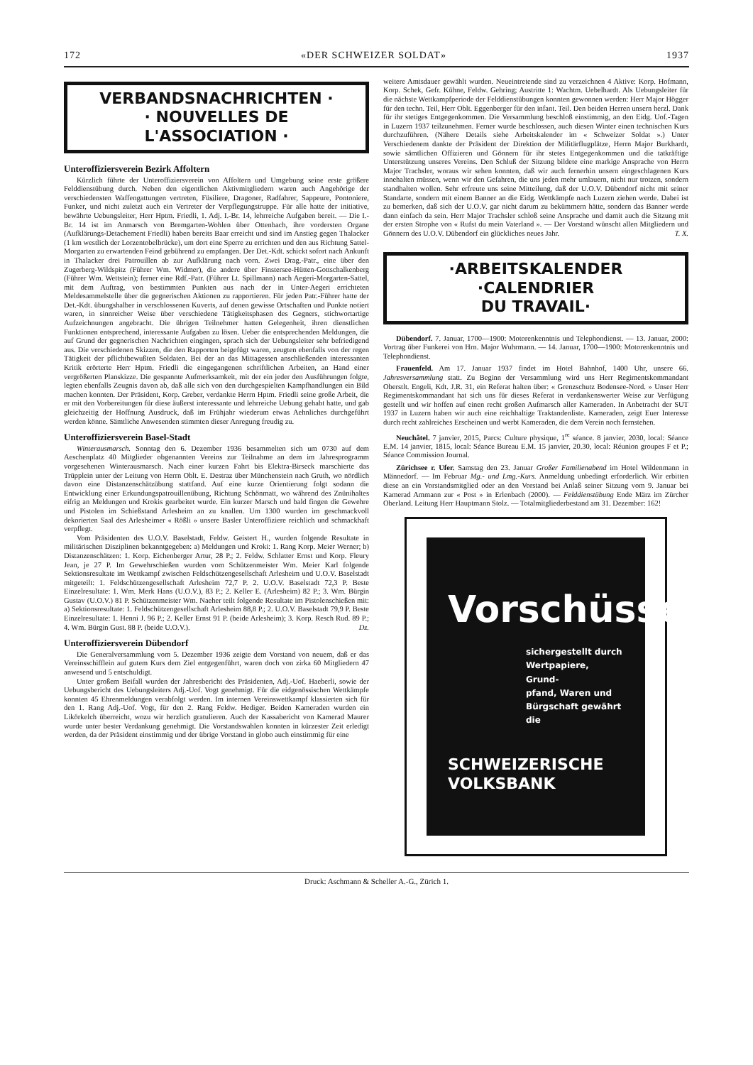172 «DER SCHWEIZER SOLDAT» 1937
VERBANDSNACHRICHTEN ·
· NOUVELLES DE
L'ASSOCIATION ·
Unteroffiziersverein Bezirk Affoltern
Kürzlich führte der Unteroffiziersverein von Affoltern und Umgebung seine erste größere Felddienstübung durch. Neben den eigentlichen Aktivmitgliedern waren auch Angehörige der verschiedensten Waffengattungen vertreten, Füsiliere, Dragoner, Radfahrer, Sappeure, Pontoniere, Funker, und nicht zuletzt auch ein Vertreter der Verpflegungstruppe. Für alle hatte der initiative, bewährte Uebungsleiter, Herr Hptm. Friedli, 1. Adj. I.-Br. 14, lehrreiche Aufgaben bereit. — Die I.-Br. 14 ist im Anmarsch von Bremgarten-Wohlen über Ottenbach, ihre vordersten Organe (Aufklärungs-Detachement Friedli) haben bereits Baar erreicht und sind im Anstieg gegen Thalacker (1 km westlich der Lorzentobelbrücke), um dort eine Sperre zu errichten und den aus Richtung Sattel-Morgarten zu erwartenden Feind gebührend zu empfangen. Der Det.-Kdt. schickt sofort nach Ankunft in Thalacker drei Patrouillen ab zur Aufklärung nach vorn. Zwei Drag.-Patr., eine über den Zugerberg-Wildspitz (Führer Wm. Widmer), die andere über Finstersee-Hütten-Gottschalkenberg (Führer Wm. Wettstein); ferner eine Rdf.-Patr. (Führer Lt. Spillmann) nach Aegeri-Morgarten-Sattel, mit dem Auftrag, von bestimmten Punkten aus nach der in Unter-Aegeri errichteten Meldesammelstelle über die gegnerischen Aktionen zu rapportieren. Für jeden Patr.-Führer hatte der Det.-Kdt. übungshalber in verschlossenen Kuverts, auf denen gewisse Ortschaften und Punkte notiert waren, in sinnreicher Weise über verschiedene Tätigkeitsphasen des Gegners, stichwortartige Aufzeichnungen angebracht. Die übrigen Teilnehmer hatten Gelegenheit, ihren dienstlichen Funktionen entsprechend, interessante Aufgaben zu lösen. Ueber die entsprechenden Meldungen, die auf Grund der gegnerischen Nachrichten eingingen, sprach sich der Uebungsleiter sehr befriedigend aus. Die verschiedenen Skizzen, die den Rapporten beigefügt waren, zeugten ebenfalls von der regen Tätigkeit der pflichtbewußten Soldaten. Bei der an das Mittagessen anschließenden interessanten Kritik erörterte Herr Hptm. Friedli die eingegangenen schriftlichen Arbeiten, an Hand einer vergrößerten Planskizze. Die gespannte Aufmerksamkeit, mit der ein jeder den Ausführungen folgte, legten ebenfalls Zeugnis davon ab, daß alle sich von den durchgespielten Kampfhandlungen ein Bild machen konnten. Der Präsident, Korp. Greber, verdankte Herrn Hptm. Friedli seine große Arbeit, die er mit den Vorbereitungen für diese äußerst interessante und lehrreiche Uebung gehabt hatte, und gab gleichzeitig der Hoffnung Ausdruck, daß im Frühjahr wiederum etwas Aehnliches durchgeführt werden könne. Sämtliche Anwesenden stimmten dieser Anregung freudig zu.
Unteroffiziersverein Basel-Stadt
Winterausmarsch. Sonntag den 6. Dezember 1936 besammelten sich um 0730 auf dem Aeschenplatz 40 Mitglieder obgenannten Vereins zur Teilnahme an dem im Jahresprogramm vorgesehenen Winterausmarsch. Nach einer kurzen Fahrt bis Elektra-Birseck marschierte das Trüpplein unter der Leitung von Herrn Oblt. E. Destraz über Münchenstein nach Gruth, wo nördlich davon eine Distanzenschätzübung stattfand. Auf eine kurze Orientierung folgt sodann die Entwicklung einer Erkundungspatrouillenübung, Richtung Schönmatt, wo während des Znünihaltes eifrig an Meldungen und Krokis gearbeitet wurde. Ein kurzer Marsch und bald fingen die Gewehre und Pistolen im Schießstand Arlesheim an zu knallen. Um 1300 wurden im geschmackvoll dekorierten Saal des Arlesheimer « Rößli » unsere Basler Unteroffiziere reichlich und schmackhaft verpflegt.
Vom Präsidenten des U.O.V. Baselstadt, Feldw. Geistert H., wurden folgende Resultate in militärischen Disziplinen bekanntgegeben: a) Meldungen und Kroki: 1. Rang Korp. Meier Werner; b) Distanzenschätzen: 1. Korp. Eichenberger Artur, 28 P.; 2. Feldw. Schlatter Ernst und Korp. Fleury Jean, je 27 P. Im Gewehrschießen wurden vom Schützenmeister Wm. Meier Karl folgende Sektionsresultate im Wettkampf zwischen Feldschützengesellschaft Arlesheim und U.O.V. Baselstadt mitgeteilt: 1. Feldschützengesellschaft Arlesheim 72,7 P. 2. U.O.V. Baselstadt 72,3 P. Beste Einzelresultate: 1. Wm. Merk Hans (U.O.V.), 83 P.; 2. Keller E. (Arlesheim) 82 P.; 3. Wm. Bürgin Gustav (U.O.V.) 81 P. Schützenmeister Wm. Naeher teilt folgende Resultate im Pistolenschießen mit: a) Sektionsresultate: 1. Feldschützengesellschaft Arlesheim 88,8 P.; 2. U.O.V. Baselstadt 79,9 P. Beste Einzelresultate: 1. Henni J. 96 P.; 2. Keller Ernst 91 P. (beide Arlesheim); 3. Korp. Resch Rud. 89 P.; 4. Wm. Bürgin Gust. 88 P. (beide U.O.V.). Dz.
Unteroffiziersverein Dübendorf
Die Generalversammlung vom 5. Dezember 1936 zeigte dem Vorstand von neuem, daß er das Vereinsschifflein auf gutem Kurs dem Ziel entgegenführt, waren doch von zirka 60 Mitgliedern 47 anwesend und 5 entschuldigt.
Unter großem Beifall wurden der Jahresbericht des Präsidenten, Adj.-Uof. Haeberli, sowie der Uebungsbericht des Uebungsleiters Adj.-Uof. Vogt genehmigt. Für die eidgenössischen Wettkämpfe konnten 45 Ehrenmeldungen verabfolgt werden. Im internen Vereinswettkampf klassierten sich für den 1. Rang Adj.-Uof. Vogt, für den 2. Rang Feldw. Hediger. Beiden Kameraden wurden ein Likörkelch überreicht, wozu wir herzlich gratulieren. Auch der Kassabericht von Kamerad Maurer wurde unter bester Verdankung genehmigt. Die Vorstandswahlen konnten in kürzester Zeit erledigt werden, da der Präsident einstimmig und der übrige Vorstand in globo auch einstimmig für eine
weitere Amtsdauer gewählt wurden. Neueintretende sind zu verzeichnen 4 Aktive: Korp. Hofmann, Korp. Schek, Gefr. Kühne, Feldw. Gehring; Austritte 1: Wachtm. Uebelhardt. Als Uebungsleiter für die nächste Wettkampfperiode der Felddienstübungen konnten gewonnen werden: Herr Major Högger für den techn. Teil, Herr Oblt. Eggenberger für den infant. Teil. Den beiden Herren unsern herzl. Dank für ihr stetiges Entgegenkommen. Die Versammlung beschloß einstimmig, an den Eidg. Uof.-Tagen in Luzern 1937 teilzunehmen. Ferner wurde beschlossen, auch diesen Winter einen technischen Kurs durchzuführen. (Nähere Details siehe Arbeitskalender im « Schweizer Soldat ».) Unter Verschiedenem dankte der Präsident der Direktion der Militärflugplätze, Herrn Major Burkhardt, sowie sämtlichen Offizieren und Gönnern für ihr stetes Entgegenkommen und die tatkräftige Unterstützung unseres Vereins. Den Schluß der Sitzung bildete eine markige Ansprache von Herrn Major Trachsler, woraus wir sehen konnten, daß wir auch fernerhin unsern eingeschlagenen Kurs innehalten müssen, wenn wir den Gefahren, die uns jeden mehr umlauern, nicht nur trotzen, sondern standhalten wollen. Sehr erfreute uns seine Mitteilung, daß der U.O.V. Dübendorf nicht mit seiner Standarte, sondern mit einem Banner an die Eidg. Wettkämpfe nach Luzern ziehen werde. Dabei ist zu bemerken, daß sich der U.O.V. gar nicht darum zu bekümmern hätte, sondern das Banner werde dann einfach da sein. Herr Major Trachsler schloß seine Ansprache und damit auch die Sitzung mit der ersten Strophe von « Rufst du mein Vaterland ». — Der Vorstand wünscht allen Mitgliedern und Gönnern des U.O.V. Dübendorf ein glückliches neues Jahr. T. X.
·ARBEITSKALENDER
·CALENDRIER
DU TRAVAIL·
Dübendorf. 7. Januar, 1700—1900: Motorenkenntnis und Telephondienst. — 13. Januar, 2000: Vortrag über Funkerei von Hrn. Major Wuhrmann. — 14. Januar, 1700—1900: Motorenkenntnis und Telephondienst.
Frauenfeld. Am 17. Januar 1937 findet im Hotel Bahnhof, 1400 Uhr, unsere 66. Jahresversammlung statt. Zu Beginn der Versammlung wird uns Herr Regimentskommandant Oberstlt. Engeli, Kdt. J.R. 31, ein Referat halten über: « Grenzschutz Bodensee-Nord. » Unser Herr Regimentskommandant hat sich uns für dieses Referat in verdankenswerter Weise zur Verfügung gestellt und wir hoffen auf einen recht großen Aufmarsch aller Kameraden. In Anbetracht der SUT 1937 in Luzern haben wir auch eine reichhaltige Traktandenliste. Kameraden, zeigt Euer Interesse durch recht zahlreiches Erscheinen und werbt Kameraden, die dem Verein noch fernstehen.
Neuchâtel. 7 janvier, 2015, Parcs: Culture physique, 1<sup>re</sup> séance. 8 janvier, 2030, local: Séance E.M. 14 janvier, 1815, local: Séance Bureau E.M. 15 janvier, 20.30, local: Réunion groupes F et P.; Séance Commission Journal.
Zürichsee r. Ufer. Samstag den 23. Januar Großer Familienabend im Hotel Wildenmann in Männedorf. — Im Februar Mg.- und Lmg.-Kurs. Anmeldung unbedingt erforderlich. Wir erbitten diese an ein Vorstandsmitglied oder an den Vorstand bei Anlaß seiner Sitzung vom 9. Januar bei Kamerad Ammann zur « Post » in Erlenbach (2000). — Felddienstübung Ende März im Zürcher Oberland. Leitung Herr Hauptmann Stolz. — Totalmitgliederbestand am 31. Dezember: 162!
Vorschüsse
sichergestellt durch
Wertpapiere, Grund-
pfand, Waren und
Bürgschaft gewährt
die
SCHWEIZERISCHE
VOLKSBANK
Druck: Aschmann & Scheller A.-G., Zürich 1.